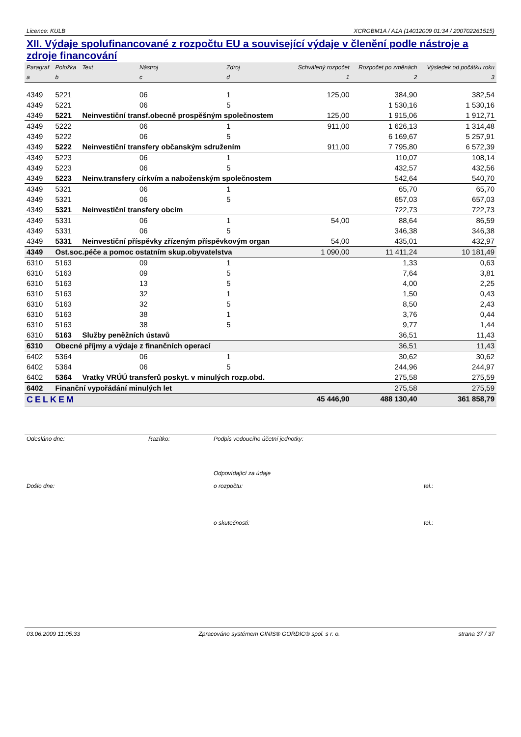Licence: KULB XCRGBM1A / A1A (14012009 01:34 / 200702261515)
XII. Výdaje spolufinancované z rozpočtu EU a související výdaje v členění podle nástroje a zdroje financování
| Paragraf | Položka | Text | Nástroj | Zdroj | Schválený rozpočet | Rozpočet po změnách | Výsledek od počátku roku |
| --- | --- | --- | --- | --- | --- | --- | --- |
| a | b | | c | d | 1 | 2 | 3 |
| 4349 | 5221 | | 06 | 1 | 125,00 | 384,90 | 382,54 |
| 4349 | 5221 | | 06 | 5 | | 1 530,16 | 1 530,16 |
| 4349 | 5221 | Neinvestiční transf.obecně prospěšným společnostem | | | 125,00 | 1 915,06 | 1 912,71 |
| 4349 | 5222 | | 06 | 1 | 911,00 | 1 626,13 | 1 314,48 |
| 4349 | 5222 | | 06 | 5 | | 6 169,67 | 5 257,91 |
| 4349 | 5222 | Neinvestiční transfery občanským sdružením | | | 911,00 | 7 795,80 | 6 572,39 |
| 4349 | 5223 | | 06 | 1 | | 110,07 | 108,14 |
| 4349 | 5223 | | 06 | 5 | | 432,57 | 432,56 |
| 4349 | 5223 | Neinv.transfery církvím a naboženským společnostem | | | | 542,64 | 540,70 |
| 4349 | 5321 | | 06 | 1 | | 65,70 | 65,70 |
| 4349 | 5321 | | 06 | 5 | | 657,03 | 657,03 |
| 4349 | 5321 | Neinvestiční transfery obcím | | | | 722,73 | 722,73 |
| 4349 | 5331 | | 06 | 1 | 54,00 | 88,64 | 86,59 |
| 4349 | 5331 | | 06 | 5 | | 346,38 | 346,38 |
| 4349 | 5331 | Neinvestiční příspěvky zřízeným příspěvkovým organ | | | 54,00 | 435,01 | 432,97 |
| 4349 | Ost.soc.péče a pomoc ostatním skup.obyvatelstva | | | | 1 090,00 | 11 411,24 | 10 181,49 |
| 6310 | 5163 | | 09 | 1 | | 1,33 | 0,63 |
| 6310 | 5163 | | 09 | 5 | | 7,64 | 3,81 |
| 6310 | 5163 | | 13 | 5 | | 4,00 | 2,25 |
| 6310 | 5163 | | 32 | 1 | | 1,50 | 0,43 |
| 6310 | 5163 | | 32 | 5 | | 8,50 | 2,43 |
| 6310 | 5163 | | 38 | 1 | | 3,76 | 0,44 |
| 6310 | 5163 | | 38 | 5 | | 9,77 | 1,44 |
| 6310 | 5163 | Služby peněžních ústavů | | | | 36,51 | 11,43 |
| 6310 | Obecné příjmy a výdaje z finančních operací | | | | | 36,51 | 11,43 |
| 6402 | 5364 | | 06 | 1 | | 30,62 | 30,62 |
| 6402 | 5364 | | 06 | 5 | | 244,96 | 244,97 |
| 6402 | 5364 | Vratky VRÚÚ transferů poskyt. v minulých rozp.obd. | | | | 275,58 | 275,59 |
| 6402 | Finanční vypořádání minulých let | | | | | 275,58 | 275,59 |
| CELKEM | | | | | 45 446,90 | 488 130,40 | 361 858,79 |
| Odesláno dne: | Razítko: | Podpis vedoucího účetní jednotky: | |
| | | Odpovídající za údaje | |
| Došlo dne: | | o rozpočtu: | tel.: |
| | | o skutečnosti: | tel.: |
03.06.2009 11:05:33 Zpracováno systémem GINIS® GORDIC® spol. s r. o. strana 37 / 37